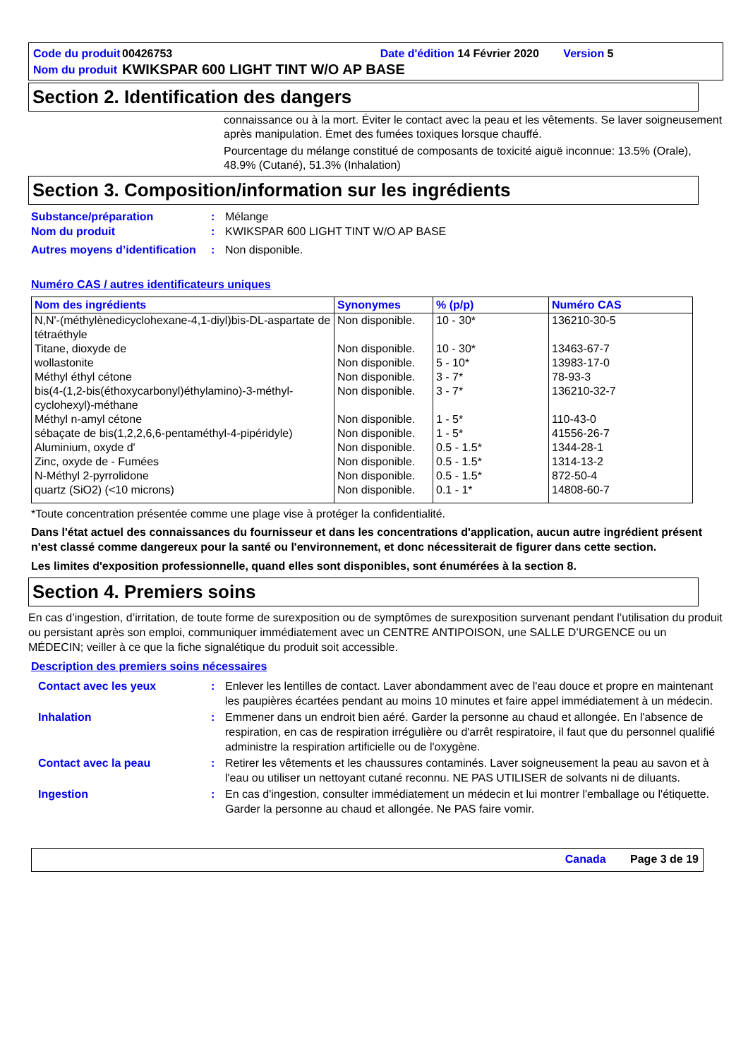Code du produit
00426753 Date d'édition 14 Février 2020 Version 5
Nom du produit
KWIKSPAR 600 LIGHT TINT W/O AP BASE
Section 2. Identification des dangers
connaissance ou à la mort. Éviter le contact avec la peau et les vêtements. Se laver soigneusement après manipulation. Émet des fumées toxiques lorsque chauffé.
Pourcentage du mélange constitué de composants de toxicité aiguë inconnue: 13.5% (Orale), 48.9% (Cutané), 51.3% (Inhalation)
Section 3. Composition/information sur les ingrédients
Substance/préparation
:
Mélange
Nom du produit
:
KWIKSPAR 600 LIGHT TINT W/O AP BASE
Autres moyens d’identification
:
Non disponible.
Numéro CAS / autres identificateurs uniques
| Nom des ingrédients | Synonymes | % (p/p) | Numéro CAS |
| --- | --- | --- | --- |
| N,N'-(méthylènedicyclohexane-4,1-diyl)bis-DL-aspartate de tétraéthyle | Non disponible. | 10 - 30* | 136210-30-5 |
| Titane, dioxyde de | Non disponible. | 10 - 30* | 13463-67-7 |
| wollastonite | Non disponible. | 5 - 10* | 13983-17-0 |
| Méthyl éthyl cétone | Non disponible. | 3 - 7* | 78-93-3 |
| bis(4-(1,2-bis(éthoxycarbonyl)éthylamino)-3-méthyl-cyclohexyl)-méthane | Non disponible. | 3 - 7* | 136210-32-7 |
| Méthyl n-amyl cétone | Non disponible. | 1 - 5* | 110-43-0 |
| sébaçate de bis(1,2,2,6,6-pentaméthyl-4-pipéridyle) | Non disponible. | 1 - 5* | 41556-26-7 |
| Aluminium, oxyde d' | Non disponible. | 0.5 - 1.5* | 1344-28-1 |
| Zinc, oxyde de - Fumées | Non disponible. | 0.5 - 1.5* | 1314-13-2 |
| N-Méthyl 2-pyrrolidone | Non disponible. | 0.5 - 1.5* | 872-50-4 |
| quartz (SiO2) (<10 microns) | Non disponible. | 0.1 - 1* | 14808-60-7 |
*Toute concentration présentée comme une plage vise à protéger la confidentialité.
Dans l'état actuel des connaissances du fournisseur et dans les concentrations d'application, aucun autre ingrédient présent n'est classé comme dangereux pour la santé ou l'environnement, et donc nécessiterait de figurer dans cette section.
Les limites d'exposition professionnelle, quand elles sont disponibles, sont énumérées à la section 8.
Section 4. Premiers soins
En cas d’ingestion, d’irritation, de toute forme de surexposition ou de symptômes de surexposition survenant pendant l’utilisation du produit ou persistant après son emploi, communiquer immédiatement avec un CENTRE ANTIPOISON, une SALLE D’URGENCE ou un MÉDECIN; veiller à ce que la fiche signalétique du produit soit accessible.
Description des premiers soins nécessaires
Contact avec les yeux
:
Enlever les lentilles de contact. Laver abondamment avec de l'eau douce et propre en maintenant les paupières écartées pendant au moins 10 minutes et faire appel immédiatement à un médecin.
Inhalation
:
Emmener dans un endroit bien aéré. Garder la personne au chaud et allongée. En l'absence de respiration, en cas de respiration irrégulière ou d'arrêt respiratoire, il faut que du personnel qualifié administre la respiration artificielle ou de l'oxygène.
Contact avec la peau
:
Retirer les vêtements et les chaussures contaminés. Laver soigneusement la peau au savon et à l'eau ou utiliser un nettoyant cutané reconnu. NE PAS UTILISER de solvants ni de diluants.
Ingestion
:
En cas d'ingestion, consulter immédiatement un médecin et lui montrer l'emballage ou l'étiquette. Garder la personne au chaud et allongée. Ne PAS faire vomir.
Canada Page 3 de 19